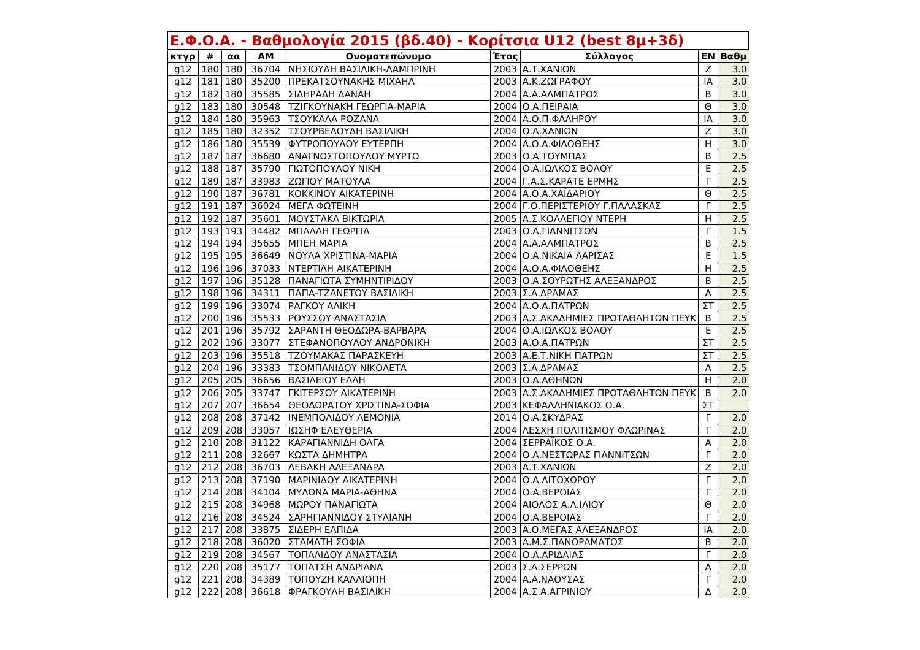| Ε.Φ.Ο.Α. - Βαθμολογία 2015 (βδ.40) - Κορίτσια U12 (best 8μ+3δ) | | | | | | | | |
| --- | --- | --- | --- | --- | --- | --- | --- | --- |
| κτγρ | # | αα | ΑΜ | Ονοματεπώνυμο | Έτος | Σύλλογος | ΕΝ | Βαθμ |
| g12 | 180 | 180 | 36704 | ΝΗΣΙΟΥΔΗ ΒΑΣΙΛΙΚΗ-ΛΑΜΠΡΙΝΗ | 2003 | Α.Τ.ΧΑΝΙΩΝ | Ζ | 3.0 |
| g12 | 181 | 180 | 35200 | ΠΡΕΚΑΤΣΟΥΝΑΚΗΣ ΜΙΧΑΗΛ | 2003 | Α.Κ.ΖΩΓΡΑΦΟΥ | ΙΑ | 3.0 |
| g12 | 182 | 180 | 35585 | ΣΙΔΗΡΑΔΗ ΔΑΝΑΗ | 2004 | Α.Α.ΑΛΜΠΑΤΡΟΣ | Β | 3.0 |
| g12 | 183 | 180 | 30548 | ΤΖΙΓΚΟΥΝΑΚΗ ΓΕΩΡΓΙΑ-ΜΑΡΙΑ | 2004 | Ο.Α.ΠΕΙΡΑΙΑ | Θ | 3.0 |
| g12 | 184 | 180 | 35963 | ΤΣΟΥΚΑΛΑ ΡΟΖΑΝΑ | 2004 | Α.Ο.Π.ΦΑΛΗΡΟΥ | ΙΑ | 3.0 |
| g12 | 185 | 180 | 32352 | ΤΣΟΥΡΒΕΛΟΥΔΗ ΒΑΣΙΛΙΚΗ | 2004 | Ο.Α.ΧΑΝΙΩΝ | Ζ | 3.0 |
| g12 | 186 | 180 | 35539 | ΦΥΤΡΟΠΟΥΛΟΥ ΕΥΤΕΡΠΗ | 2004 | Α.Ο.Α.ΦΙΛΟΘΕΗΣ | Η | 3.0 |
| g12 | 187 | 187 | 36680 | ΑΝΑΓΝΩΣΤΟΠΟΥΛΟΥ ΜΥΡΤΩ | 2003 | Ο.Α.ΤΟΥΜΠΑΣ | Β | 2.5 |
| g12 | 188 | 187 | 35790 | ΓΙΩΤΟΠΟΥΛΟΥ ΝΙΚΗ | 2004 | Ο.Α.ΙΩΛΚΟΣ ΒΟΛΟΥ | Ε | 2.5 |
| g12 | 189 | 187 | 33983 | ΖΩΓΙΟΥ ΜΑΤΟΥΛΑ | 2004 | Γ.Α.Σ.ΚΑΡΑΤΕ ΕΡΜΗΣ | Γ | 2.5 |
| g12 | 190 | 187 | 36781 | ΚΟΚΚΙΝΟΥ ΑΙΚΑΤΕΡΙΝΗ | 2004 | Α.Ο.Α.ΧΑΪΔΑΡΙΟΥ | Θ | 2.5 |
| g12 | 191 | 187 | 36024 | ΜΕΓΑ ΦΩΤΕΙΝΗ | 2004 | Γ.Ο.ΠΕΡΙΣΤΕΡΙΟΥ Γ.ΠΑΛΑΣΚΑΣ | Γ | 2.5 |
| g12 | 192 | 187 | 35601 | ΜΟΥΣΤΑΚΑ ΒΙΚΤΩΡΙΑ | 2005 | Α.Σ.ΚΟΛΛΕΓΙΟΥ ΝΤΕΡΗ | Η | 2.5 |
| g12 | 193 | 193 | 34482 | ΜΠΑΛΛΗ ΓΕΩΡΓΙΑ | 2003 | Ο.Α.ΓΙΑΝΝΙΤΣΩΝ | Γ | 1.5 |
| g12 | 194 | 194 | 35655 | ΜΠΕΗ ΜΑΡΙΑ | 2004 | Α.Α.ΑΛΜΠΑΤΡΟΣ | Β | 2.5 |
| g12 | 195 | 195 | 36649 | ΝΟΥΛΑ ΧΡΙΣΤΙΝΑ-ΜΑΡΙΑ | 2004 | Ο.Α.ΝΙΚΑΙΑ ΛΑΡΙΣΑΣ | Ε | 1.5 |
| g12 | 196 | 196 | 37033 | ΝΤΕΡΤΙΛΗ ΑΙΚΑΤΕΡΙΝΗ | 2004 | Α.Ο.Α.ΦΙΛΟΘΕΗΣ | Η | 2.5 |
| g12 | 197 | 196 | 35128 | ΠΑΝΑΓΙΩΤΑ ΣΥΜΗΝΤΙΡΙΔΟΥ | 2003 | Ο.Α.ΣΟΥΡΩΤΗΣ ΑΛΕΞΑΝΔΡΟΣ | Β | 2.5 |
| g12 | 198 | 196 | 34311 | ΠΑΠΑ-ΤΖΑΝΕΤΟΥ ΒΑΣΙΛΙΚΗ | 2003 | Σ.Α.ΔΡΑΜΑΣ | Α | 2.5 |
| g12 | 199 | 196 | 33074 | ΡΑΓΚΟΥ ΑΛΙΚΗ | 2004 | Α.Ο.Α.ΠΑΤΡΩΝ | ΣΤ | 2.5 |
| g12 | 200 | 196 | 35533 | ΡΟΥΣΣΟΥ ΑΝΑΣΤΑΣΙΑ | 2003 | Α.Σ.ΑΚΑΔΗΜΙΕΣ ΠΡΩΤΑΘΛΗΤΩΝ ΠΕΥΚ | Β | 2.5 |
| g12 | 201 | 196 | 35792 | ΣΑΡΑΝΤΗ ΘΕΟΔΩΡΑ-ΒΑΡΒΑΡΑ | 2004 | Ο.Α.ΙΩΛΚΟΣ ΒΟΛΟΥ | Ε | 2.5 |
| g12 | 202 | 196 | 33077 | ΣΤΕΦΑΝΟΠΟΥΛΟΥ ΑΝΔΡΟΝΙΚΗ | 2003 | Α.Ο.Α.ΠΑΤΡΩΝ | ΣΤ | 2.5 |
| g12 | 203 | 196 | 35518 | ΤΖΟΥΜΑΚΑΣ ΠΑΡΑΣΚΕΥΗ | 2003 | Α.Ε.Τ.ΝΙΚΗ ΠΑΤΡΩΝ | ΣΤ | 2.5 |
| g12 | 204 | 196 | 33383 | ΤΣΟΜΠΑΝΙΔΟΥ ΝΙΚΟΛΕΤΑ | 2003 | Σ.Α.ΔΡΑΜΑΣ | Α | 2.5 |
| g12 | 205 | 205 | 36656 | ΒΑΣΙΛΕΙΟΥ ΕΛΛΗ | 2003 | Ο.Α.ΑΘΗΝΩΝ | Η | 2.0 |
| g12 | 206 | 205 | 33747 | ΓΚΙΤΕΡΣΟΥ ΑΙΚΑΤΕΡΙΝΗ | 2003 | Α.Σ.ΑΚΑΔΗΜΙΕΣ ΠΡΩΤΑΘΛΗΤΩΝ ΠΕΥΚ | Β | 2.0 |
| g12 | 207 | 207 | 36654 | ΘΕΟΔΩΡΑΤΟΥ ΧΡΙΣΤΙΝΑ-ΣΟΦΙΑ | 2003 | ΚΕΦΑΛΛΗΝΙΑΚΟΣ Ο.Α. | ΣΤ | |
| g12 | 208 | 208 | 37142 | ΙΝΕΜΠΟΛΙΔΟΥ ΛΕΜΟΝΙΑ | 2014 | Ο.Α.ΣΚΥΔΡΑΣ | Γ | 2.0 |
| g12 | 209 | 208 | 33057 | ΙΩΣΗΦ ΕΛΕΥΘΕΡΙΑ | 2004 | ΛΕΣΧΗ ΠΟΛΙΤΙΣΜΟΥ ΦΛΩΡΙΝΑΣ | Γ | 2.0 |
| g12 | 210 | 208 | 31122 | ΚΑΡΑΓΙΑΝΝΙΔΗ ΟΛΓΑ | 2004 | ΣΕΡΡΑΪΚΟΣ Ο.Α. | Α | 2.0 |
| g12 | 211 | 208 | 32667 | ΚΩΣΤΑ ΔΗΜΗΤΡΑ | 2004 | Ο.Α.ΝΕΣΤΩΡΑΣ ΓΙΑΝΝΙΤΣΩΝ | Γ | 2.0 |
| g12 | 212 | 208 | 36703 | ΛΕΒΑΚΗ ΑΛΕΞΑΝΔΡΑ | 2003 | Α.Τ.ΧΑΝΙΩΝ | Ζ | 2.0 |
| g12 | 213 | 208 | 37190 | ΜΑΡΙΝΙΔΟΥ ΑΙΚΑΤΕΡΙΝΗ | 2004 | Ο.Α.ΛΙΤΟΧΩΡΟΥ | Γ | 2.0 |
| g12 | 214 | 208 | 34104 | ΜΥΛΩΝΑ ΜΑΡΙΑ-ΑΘΗΝΑ | 2004 | Ο.Α.ΒΕΡΟΙΑΣ | Γ | 2.0 |
| g12 | 215 | 208 | 34968 | ΜΩΡΟΥ ΠΑΝΑΓΙΩΤΑ | 2004 | ΑΙΟΛΟΣ Α.Λ.ΙΛΙΟΥ | Θ | 2.0 |
| g12 | 216 | 208 | 34524 | ΣΑΡΗΓΙΑΝΝΙΔΟΥ ΣΤΥΛΙΑΝΗ | 2004 | Ο.Α.ΒΕΡΟΙΑΣ | Γ | 2.0 |
| g12 | 217 | 208 | 33875 | ΣΙΔΕΡΗ ΕΛΠΙΔΑ | 2003 | Α.Ο.ΜΕΓΑΣ ΑΛΕΞΑΝΔΡΟΣ | ΙΑ | 2.0 |
| g12 | 218 | 208 | 36020 | ΣΤΑΜΑΤΗ ΣΟΦΙΑ | 2003 | Α.Μ.Σ.ΠΑΝΟΡΑΜΑΤΟΣ | Β | 2.0 |
| g12 | 219 | 208 | 34567 | ΤΟΠΑΛΙΔΟΥ ΑΝΑΣΤΑΣΙΑ | 2004 | Ο.Α.ΑΡΙΔΑΙΑΣ | Γ | 2.0 |
| g12 | 220 | 208 | 35177 | ΤΟΠΑΤΣΗ ΑΝΔΡΙΑΝΑ | 2003 | Σ.Α.ΣΕΡΡΩΝ | Α | 2.0 |
| g12 | 221 | 208 | 34389 | ΤΟΠΟΥΖΗ ΚΑΛΛΙΟΠΗ | 2004 | Α.Α.ΝΑΟΥΣΑΣ | Γ | 2.0 |
| g12 | 222 | 208 | 36618 | ΦΡΑΓΚΟΥΛΗ ΒΑΣΙΛΙΚΗ | 2004 | Α.Σ.Α.ΑΓΡΙΝΙΟΥ | Δ | 2.0 |